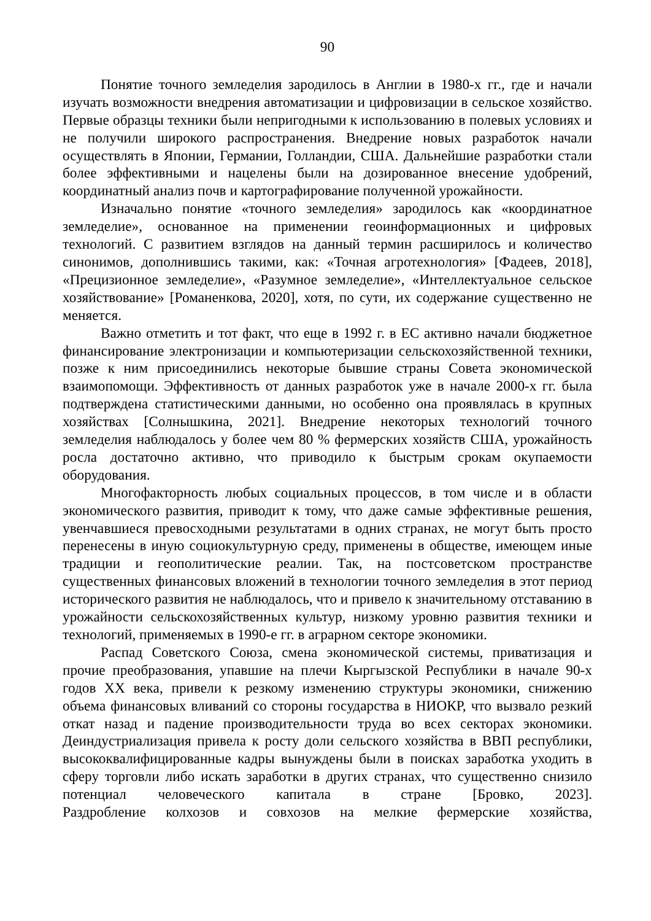90
Понятие точного земледелия зародилось в Англии в 1980-х гг., где и начали изучать возможности внедрения автоматизации и цифровизации в сельское хозяйство. Первые образцы техники были непригодными к использованию в полевых условиях и не получили широкого распространения. Внедрение новых разработок начали осуществлять в Японии, Германии, Голландии, США. Дальнейшие разработки стали более эффективными и нацелены были на дозированное внесение удобрений, координатный анализ почв и картографирование полученной урожайности.
Изначально понятие «точного земледелия» зародилось как «координатное земледелие», основанное на применении геоинформационных и цифровых технологий. С развитием взглядов на данный термин расширилось и количество синонимов, дополнившись такими, как: «Точная агротехнология» [Фадеев, 2018], «Прецизионное земледелие», «Разумное земледелие», «Интеллектуальное сельское хозяйствование» [Романенкова, 2020], хотя, по сути, их содержание существенно не меняется.
Важно отметить и тот факт, что еще в 1992 г. в ЕС активно начали бюджетное финансирование электронизации и компьютеризации сельскохозяйственной техники, позже к ним присоединились некоторые бывшие страны Совета экономической взаимопомощи. Эффективность от данных разработок уже в начале 2000-х гг. была подтверждена статистическими данными, но особенно она проявлялась в крупных хозяйствах [Солнышкина, 2021]. Внедрение некоторых технологий точного земледелия наблюдалось у более чем 80 % фермерских хозяйств США, урожайность росла достаточно активно, что приводило к быстрым срокам окупаемости оборудования.
Многофакторность любых социальных процессов, в том числе и в области экономического развития, приводит к тому, что даже самые эффективные решения, увенчавшиеся превосходными результатами в одних странах, не могут быть просто перенесены в иную социокультурную среду, применены в обществе, имеющем иные традиции и геополитические реалии. Так, на постсоветском пространстве существенных финансовых вложений в технологии точного земледелия в этот период исторического развития не наблюдалось, что и привело к значительному отставанию в урожайности сельскохозяйственных культур, низкому уровню развития техники и технологий, применяемых в 1990-е гг. в аграрном секторе экономики.
Распад Советского Союза, смена экономической системы, приватизация и прочие преобразования, упавшие на плечи Кыргызской Республики в начале 90-х годов XX века, привели к резкому изменению структуры экономики, снижению объема финансовых вливаний со стороны государства в НИОКР, что вызвало резкий откат назад и падение производительности труда во всех секторах экономики. Деиндустриализация привела к росту доли сельского хозяйства в ВВП республики, высококвалифицированные кадры вынуждены были в поисках заработка уходить в сферу торговли либо искать заработки в других странах, что существенно снизило потенциал человеческого капитала в стране [Бровко, 2023]. Раздробление колхозов и совхозов на мелкие фермерские хозяйства,